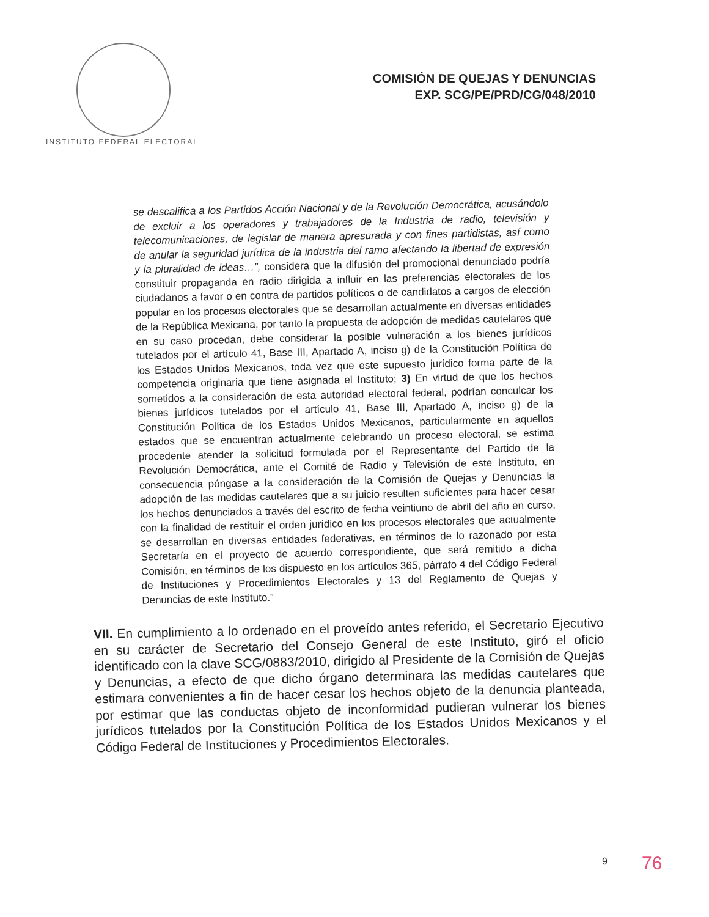INSTITUTO FEDERAL ELECTORAL
COMISIÓN DE QUEJAS Y DENUNCIAS
EXP. SCG/PE/PRD/CG/048/2010
se descalifica a los Partidos Acción Nacional y de la Revolución Democrática, acusándolo de excluir a los operadores y trabajadores de la Industria de radio, televisión y telecomunicaciones, de legislar de manera apresurada y con fines partidistas, así como de anular la seguridad jurídica de la industria del ramo afectando la libertad de expresión y la pluralidad de ideas…”, considera que la difusión del promocional denunciado podría constituir propaganda en radio dirigida a influir en las preferencias electorales de los ciudadanos a favor o en contra de partidos políticos o de candidatos a cargos de elección popular en los procesos electorales que se desarrollan actualmente en diversas entidades de la República Mexicana, por tanto la propuesta de adopción de medidas cautelares que en su caso procedan, debe considerar la posible vulneración a los bienes jurídicos tutelados por el artículo 41, Base III, Apartado A, inciso g) de la Constitución Política de los Estados Unidos Mexicanos, toda vez que este supuesto jurídico forma parte de la competencia originaria que tiene asignada el Instituto; 3) En virtud de que los hechos sometidos a la consideración de esta autoridad electoral federal, podrían conculcar los bienes jurídicos tutelados por el artículo 41, Base III, Apartado A, inciso g) de la Constitución Política de los Estados Unidos Mexicanos, particularmente en aquellos estados que se encuentran actualmente celebrando un proceso electoral, se estima procedente atender la solicitud formulada por el Representante del Partido de la Revolución Democrática, ante el Comité de Radio y Televisión de este Instituto, en consecuencia póngase a la consideración de la Comisión de Quejas y Denuncias la adopción de las medidas cautelares que a su juicio resulten suficientes para hacer cesar los hechos denunciados a través del escrito de fecha veintiuno de abril del año en curso, con la finalidad de restituir el orden jurídico en los procesos electorales que actualmente se desarrollan en diversas entidades federativas, en términos de lo razonado por esta Secretaría en el proyecto de acuerdo correspondiente, que será remitido a dicha Comisión, en términos de los dispuesto en los artículos 365, párrafo 4 del Código Federal de Instituciones y Procedimientos Electorales y 13 del Reglamento de Quejas y Denuncias de este Instituto.”
VII. En cumplimiento a lo ordenado en el proveído antes referido, el Secretario Ejecutivo en su carácter de Secretario del Consejo General de este Instituto, giró el oficio identificado con la clave SCG/0883/2010, dirigido al Presidente de la Comisión de Quejas y Denuncias, a efecto de que dicho órgano determinara las medidas cautelares que estimara convenientes a fin de hacer cesar los hechos objeto de la denuncia planteada, por estimar que las conductas objeto de inconformidad pudieran vulnerar los bienes jurídicos tutelados por la Constitución Política de los Estados Unidos Mexicanos y el Código Federal de Instituciones y Procedimientos Electorales.
9 76